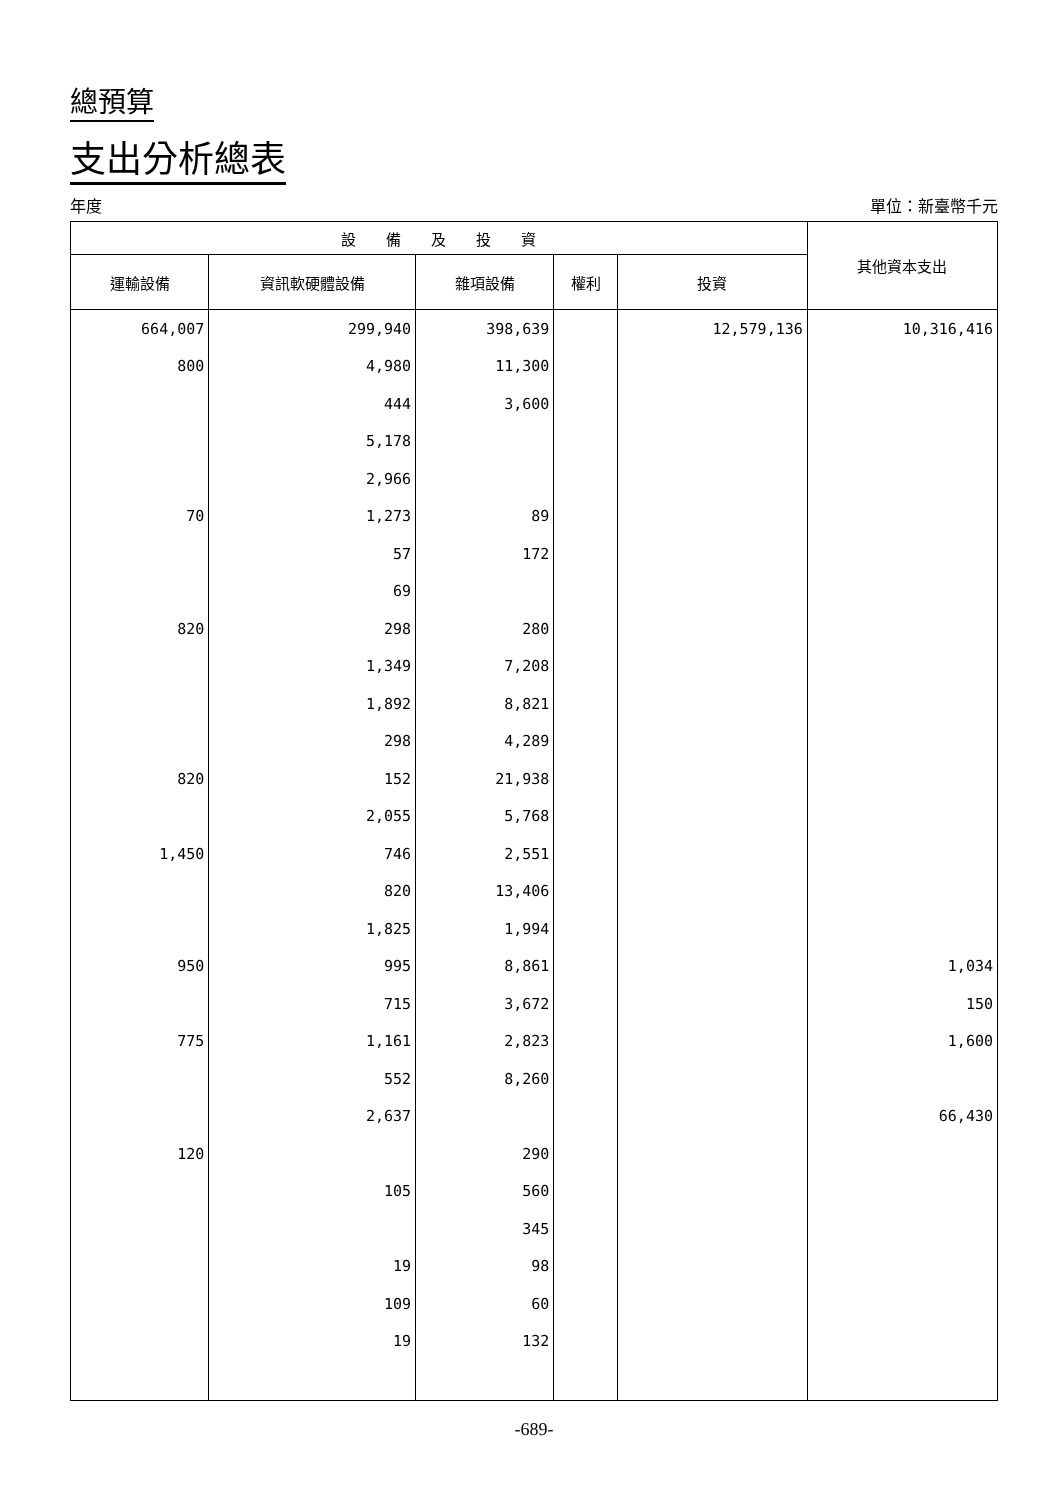總預算
支出分析總表
年度 單位：新臺幣千元
| 設 備 及 投 資 | | | | | 其他資本支出 |
| --- | --- | --- | --- | --- | --- |
| 運輸設備 | 資訊軟硬體設備 | 雜項設備 | 權利 | 投資 | |
| 664,007 | 299,940 | 398,639 | | 12,579,136 | 10,316,416 |
| 800 | 4,980 | 11,300 | | | |
| | 444 | 3,600 | | | |
| | 5,178 | | | | |
| | 2,966 | | | | |
| 70 | 1,273 | 89 | | | |
| | 57 | 172 | | | |
| | 69 | | | | |
| 820 | 298 | 280 | | | |
| | 1,349 | 7,208 | | | |
| | 1,892 | 8,821 | | | |
| | 298 | 4,289 | | | |
| 820 | 152 | 21,938 | | | |
| | 2,055 | 5,768 | | | |
| 1,450 | 746 | 2,551 | | | |
| | 820 | 13,406 | | | |
| | 1,825 | 1,994 | | | |
| 950 | 995 | 8,861 | | | 1,034 |
| | 715 | 3,672 | | | 150 |
| 775 | 1,161 | 2,823 | | | 1,600 |
| | 552 | 8,260 | | | |
| | 2,637 | | | | 66,430 |
| 120 | | 290 | | | |
| | 105 | 560 | | | |
| | | 345 | | | |
| | 19 | 98 | | | |
| | 109 | 60 | | | |
| | 19 | 132 | | | |
-689-